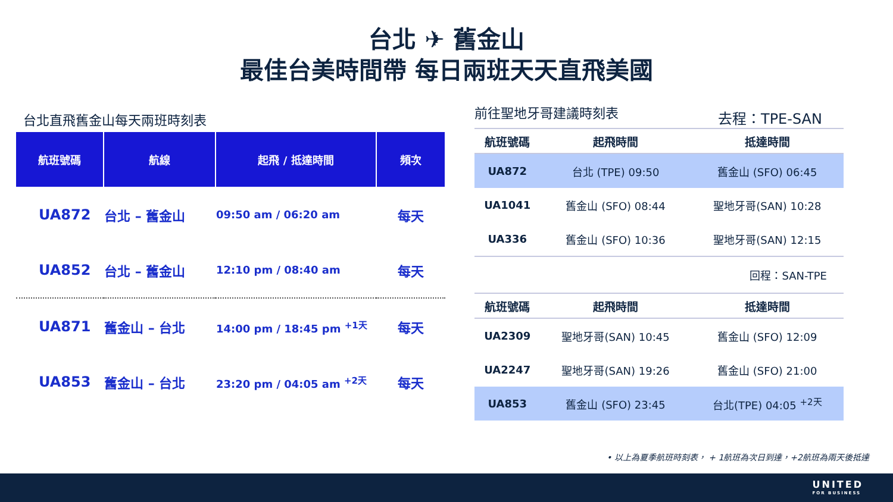台北 ✈ 舊金山
最佳台美時間帶 每日兩班天天直飛美國
台北直飛舊金山每天兩班時刻表
| 航班號碼 | 航線 | 起飛 / 抵達時間 | 頻次 |
| --- | --- | --- | --- |
| UA872 | 台北 – 舊金山 | 09:50 am / 06:20 am | 每天 |
| UA852 | 台北 – 舊金山 | 12:10 pm / 08:40 am | 每天 |
| UA871 | 舊金山 – 台北 | 14:00 pm / 18:45 pm <sup>+1天</sup> | 每天 |
| UA853 | 舊金山 – 台北 | 23:20 pm / 04:05 am <sup>+2天</sup> | 每天 |
前往聖地牙哥建議時刻表
去程：TPE-SAN
| 航班號碼 | 起飛時間 | 抵達時間 |
| --- | --- | --- |
| UA872 | 台北 (TPE) 09:50 | 舊金山 (SFO) 06:45 |
| UA1041 | 舊金山 (SFO) 08:44 | 聖地牙哥(SAN) 10:28 |
| UA336 | 舊金山 (SFO) 10:36 | 聖地牙哥(SAN) 12:15 |
| 回程：SAN-TPE | | |
| 航班號碼 | 起飛時間 | 抵達時間 |
| UA2309 | 聖地牙哥(SAN) 10:45 | 舊金山 (SFO) 12:09 |
| UA2247 | 聖地牙哥(SAN) 19:26 | 舊金山 (SFO) 21:00 |
| UA853 | 舊金山 (SFO) 23:45 | 台北(TPE) 04:05 <sup>+2天</sup> |
• 以上為夏季航班時刻表， + 1航班為次日到達，+2航班為兩天後抵達
UNITED
FOR BUSINESS